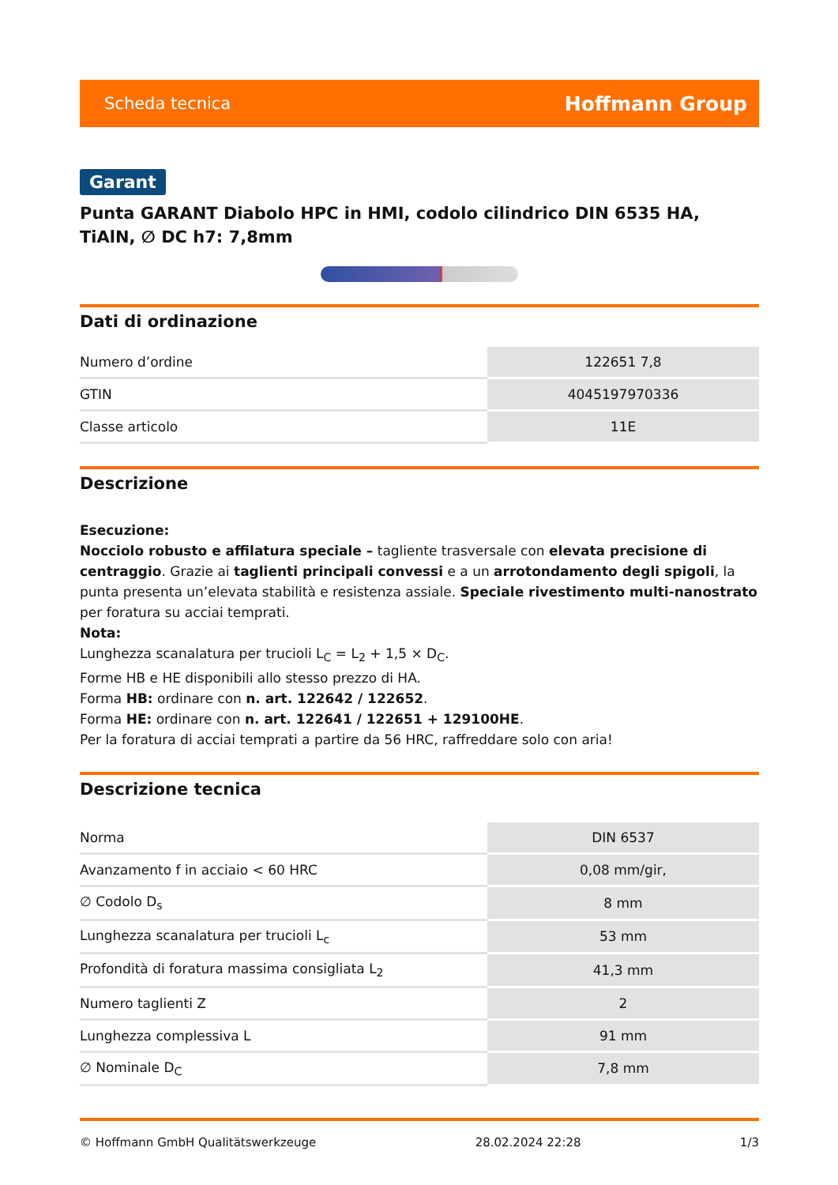Scheda tecnica Hoffmann Group
Garant
Punta GARANT Diabolo HPC in HMI, codolo cilindrico DIN 6535 HA, TiAlN, ∅ DC h7: 7,8mm
Dati di ordinazione
| Numero d’ordine | 122651 7,8 |
| GTIN | 4045197970336 |
| Classe articolo | 11E |
Descrizione
Esecuzione:
Nocciolo robusto e affilatura speciale – tagliente trasversale con elevata precisione di centraggio. Grazie ai taglienti principali convessi e a un arrotondamento degli spigoli, la punta presenta un’elevata stabilità e resistenza assiale. Speciale rivestimento multi-nanostrato per foratura su acciai temprati.
Nota:
Lunghezza scanalatura per trucioli L<sub>C</sub> = L<sub>2</sub> + 1,5 × D<sub>C</sub>.
Forme HB e HE disponibili allo stesso prezzo di HA.
Forma HB: ordinare con n. art. 122642 / 122652.
Forma HE: ordinare con n. art. 122641 / 122651 + 129100HE.
Per la foratura di acciai temprati a partire da 56 HRC, raffreddare solo con aria!
Descrizione tecnica
| Norma | DIN 6537 |
| Avanzamento f in acciaio < 60 HRC | 0,08 mm/gir, |
| ∅ Codolo D<sub>s</sub> | 8 mm |
| Lunghezza scanalatura per trucioli L<sub>c</sub> | 53 mm |
| Profondità di foratura massima consigliata L<sub>2</sub> | 41,3 mm |
| Numero taglienti Z | 2 |
| Lunghezza complessiva L | 91 mm |
| ∅ Nominale D<sub>C</sub> | 7,8 mm |
© Hoffmann GmbH Qualitätswerkzeuge 28.02.2024 22:28 1/3